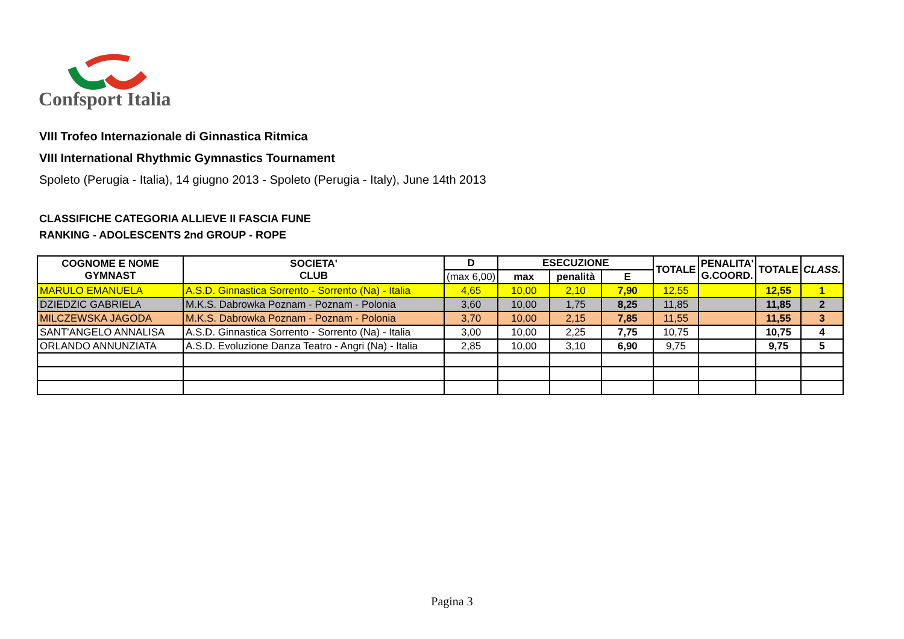Confsport Italia
VIII Trofeo Internazionale di Ginnastica Ritmica
VIII International Rhythmic Gymnastics Tournament
Spoleto (Perugia - Italia), 14 giugno 2013 - Spoleto (Perugia - Italy), June 14th 2013
CLASSIFICHE CATEGORIA ALLIEVE II FASCIA FUNE
RANKING - ADOLESCENTS 2nd GROUP - ROPE
| COGNOME E NOME GYMNAST | SOCIETA' CLUB | D | ESECUZIONE | | | TOTALE | PENALITA' G.COORD. | TOTALE | CLASS. |
| --- | --- | --- | --- | --- | --- | --- | --- | --- | --- |
| | | (max 6,00) | max | penalità | E | | | | |
| MARULO EMANUELA | A.S.D. Ginnastica Sorrento - Sorrento (Na) - Italia | 4,65 | 10,00 | 2,10 | 7,90 | 12,55 | | 12,55 | 1 |
| DZIEDZIC GABRIELA | M.K.S. Dabrowka Poznam - Poznam - Polonia | 3,60 | 10,00 | 1,75 | 8,25 | 11,85 | | 11,85 | 2 |
| MILCZEWSKA JAGODA | M.K.S. Dabrowka Poznam - Poznam - Polonia | 3,70 | 10,00 | 2,15 | 7,85 | 11,55 | | 11,55 | 3 |
| SANT'ANGELO ANNALISA | A.S.D. Ginnastica Sorrento - Sorrento (Na) - Italia | 3,00 | 10,00 | 2,25 | 7,75 | 10,75 | | 10,75 | 4 |
| ORLANDO ANNUNZIATA | A.S.D. Evoluzione Danza Teatro - Angri (Na) - Italia | 2,85 | 10,00 | 3,10 | 6,90 | 9,75 | | 9,75 | 5 |
Pagina 3